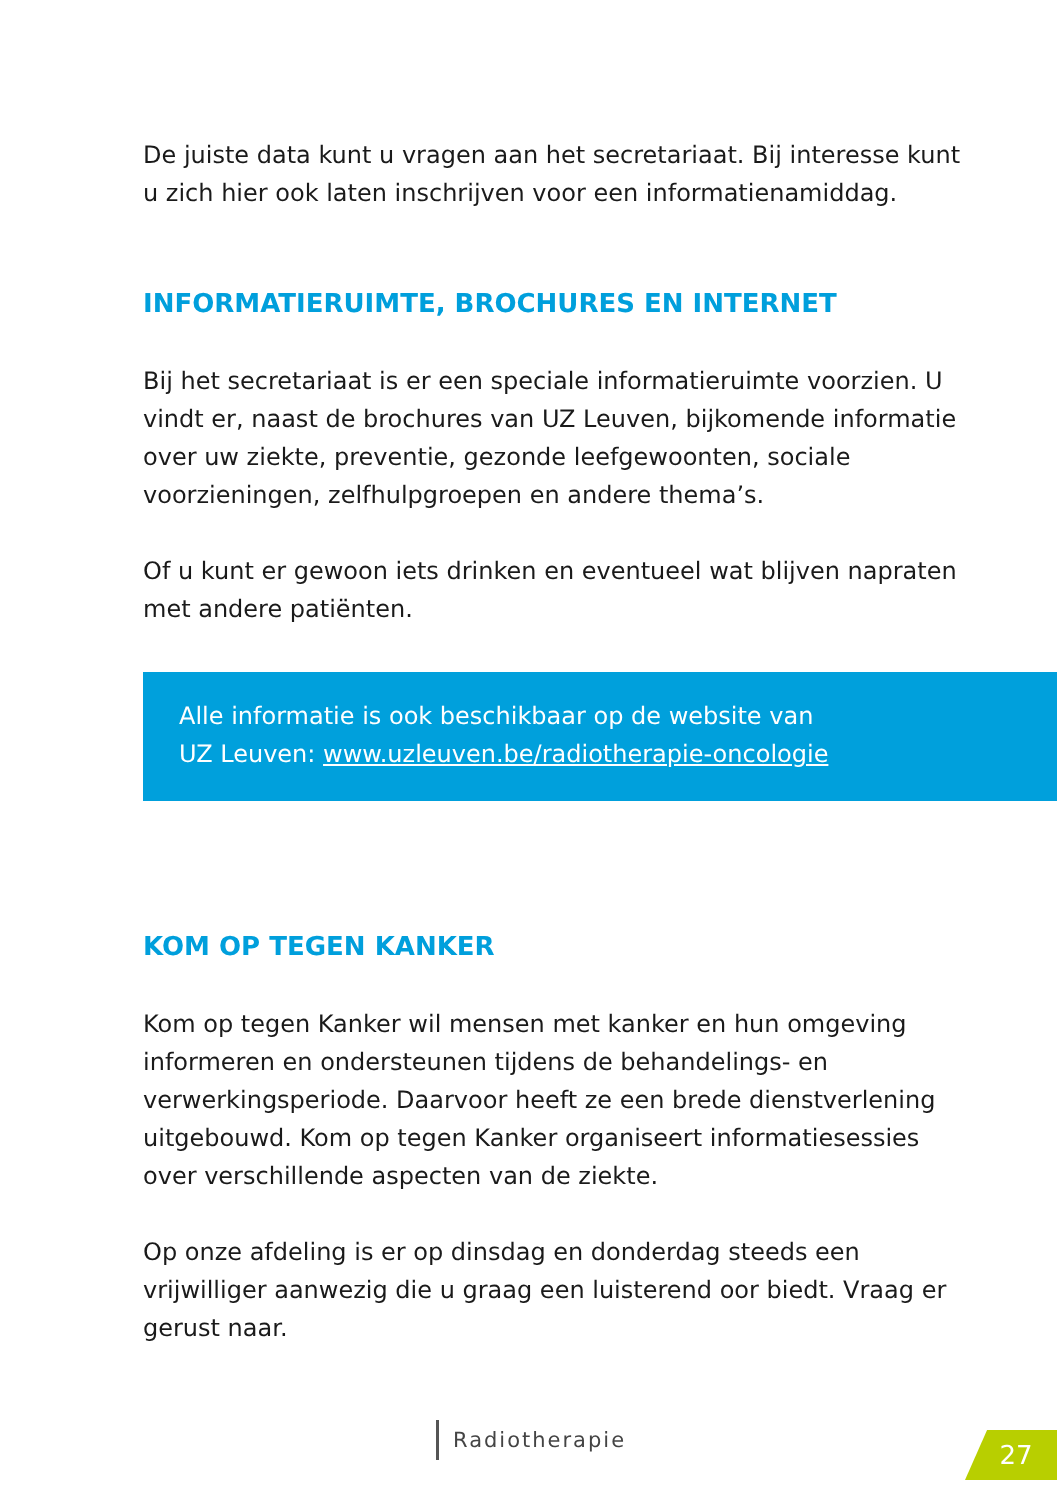De juiste data kunt u vragen aan het secretariaat. Bij interesse kunt u zich hier ook laten inschrijven voor een informatienamiddag.
INFORMATIERUIMTE, BROCHURES EN INTERNET
Bij het secretariaat is er een speciale informatieruimte voorzien. U vindt er, naast de brochures van UZ Leuven, bijkomende informatie over uw ziekte, preventie, gezonde leefgewoonten, sociale voorzieningen, zelfhulpgroepen en andere thema’s.
Of u kunt er gewoon iets drinken en eventueel wat blijven napraten met andere patiënten.
Alle informatie is ook beschikbaar op de website van
UZ Leuven: www.uzleuven.be/radiotherapie-oncologie
KOM OP TEGEN KANKER
Kom op tegen Kanker wil mensen met kanker en hun omgeving informeren en ondersteunen tijdens de behandelings- en verwerkingsperiode. Daarvoor heeft ze een brede dienstverlening uitgebouwd. Kom op tegen Kanker organiseert informatiesessies over verschillende aspecten van de ziekte.
Op onze afdeling is er op dinsdag en donderdag steeds een vrijwilliger aanwezig die u graag een luisterend oor biedt. Vraag er gerust naar.
Radiotherapie 27